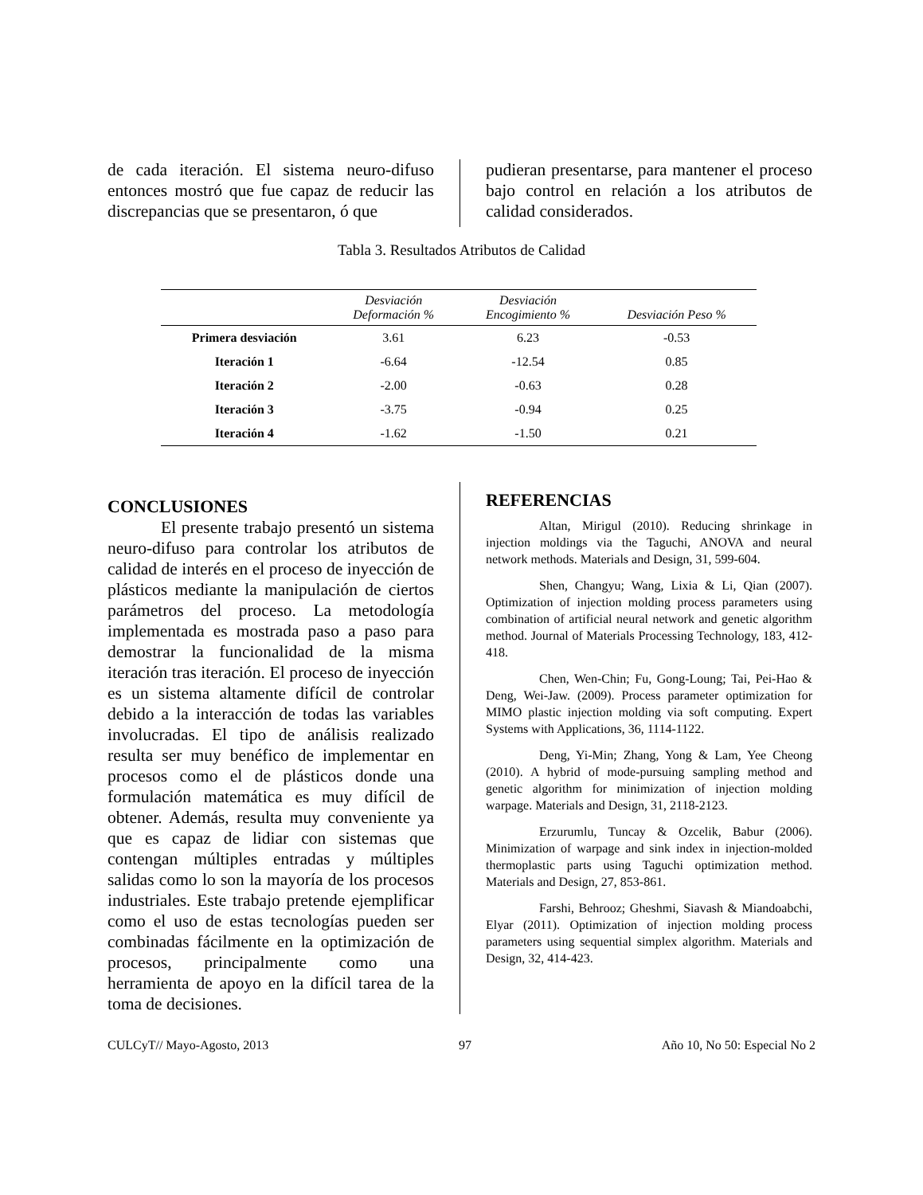de cada iteración. El sistema neuro-difuso entonces mostró que fue capaz de reducir las discrepancias que se presentaron, ó que
pudieran presentarse, para mantener el proceso bajo control en relación a los atributos de calidad considerados.
Tabla 3. Resultados Atributos de Calidad
| | Desviación Deformación % | Desviación Encogimiento % | Desviación Peso % |
| --- | --- | --- | --- |
| Primera desviación | 3.61 | 6.23 | -0.53 |
| Iteración 1 | -6.64 | -12.54 | 0.85 |
| Iteración 2 | -2.00 | -0.63 | 0.28 |
| Iteración 3 | -3.75 | -0.94 | 0.25 |
| Iteración 4 | -1.62 | -1.50 | 0.21 |
CONCLUSIONES
El presente trabajo presentó un sistema neuro-difuso para controlar los atributos de calidad de interés en el proceso de inyección de plásticos mediante la manipulación de ciertos parámetros del proceso. La metodología implementada es mostrada paso a paso para demostrar la funcionalidad de la misma iteración tras iteración. El proceso de inyección es un sistema altamente difícil de controlar debido a la interacción de todas las variables involucradas. El tipo de análisis realizado resulta ser muy benéfico de implementar en procesos como el de plásticos donde una formulación matemática es muy difícil de obtener. Además, resulta muy conveniente ya que es capaz de lidiar con sistemas que contengan múltiples entradas y múltiples salidas como lo son la mayoría de los procesos industriales. Este trabajo pretende ejemplificar como el uso de estas tecnologías pueden ser combinadas fácilmente en la optimización de procesos, principalmente como una herramienta de apoyo en la difícil tarea de la toma de decisiones.
REFERENCIAS
Altan, Mirigul (2010). Reducing shrinkage in injection moldings via the Taguchi, ANOVA and neural network methods. Materials and Design, 31, 599-604.
Shen, Changyu; Wang, Lixia & Li, Qian (2007). Optimization of injection molding process parameters using combination of artificial neural network and genetic algorithm method. Journal of Materials Processing Technology, 183, 412-418.
Chen, Wen-Chin; Fu, Gong-Loung; Tai, Pei-Hao & Deng, Wei-Jaw. (2009). Process parameter optimization for MIMO plastic injection molding via soft computing. Expert Systems with Applications, 36, 1114-1122.
Deng, Yi-Min; Zhang, Yong & Lam, Yee Cheong (2010). A hybrid of mode-pursuing sampling method and genetic algorithm for minimization of injection molding warpage. Materials and Design, 31, 2118-2123.
Erzurumlu, Tuncay & Ozcelik, Babur (2006). Minimization of warpage and sink index in injection-molded thermoplastic parts using Taguchi optimization method. Materials and Design, 27, 853-861.
Farshi, Behrooz; Gheshmi, Siavash & Miandoabchi, Elyar (2011). Optimization of injection molding process parameters using sequential simplex algorithm. Materials and Design, 32, 414-423.
CULCyT// Mayo-Agosto, 2013 97 Año 10, No 50: Especial No 2